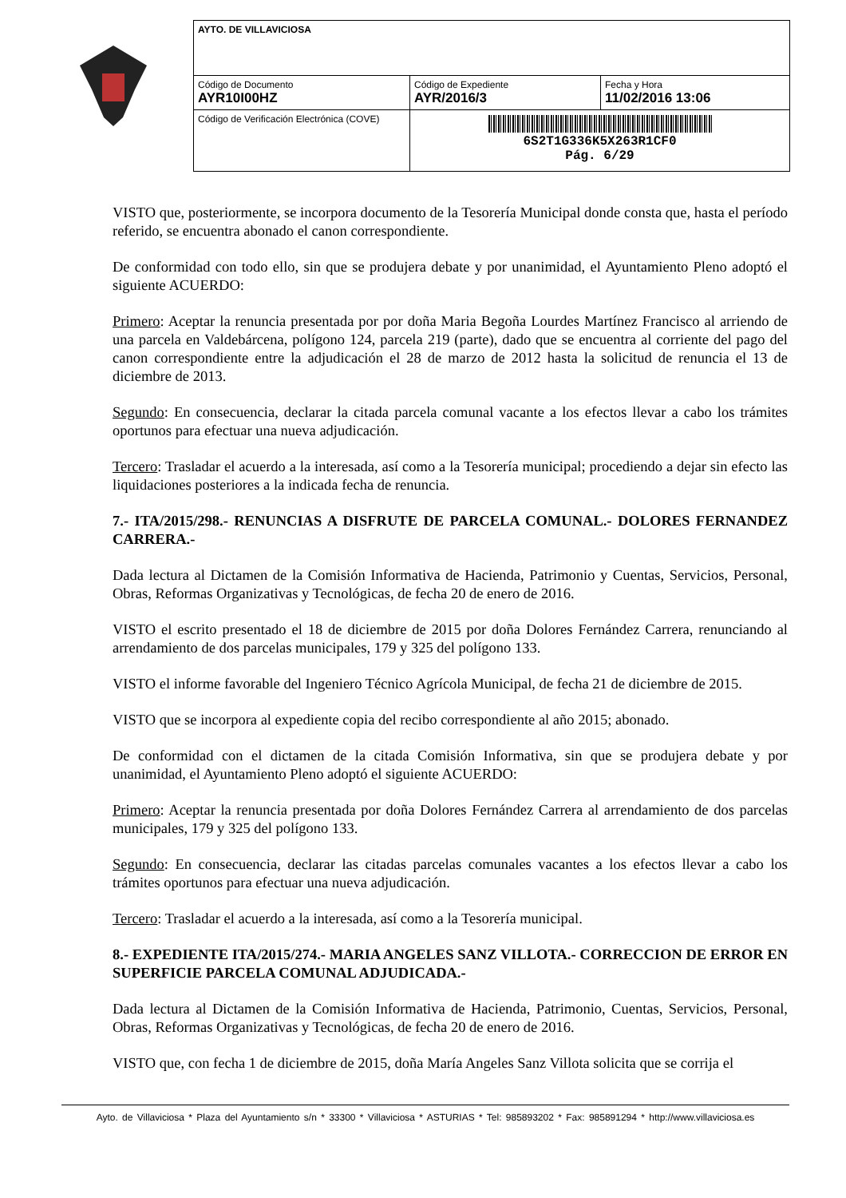| AYTO. DE VILLAVICIOSA | | |
| Código de Documento AYR10I00HZ | Código de Expediente AYR/2016/3 | Fecha y Hora 11/02/2016 13:06 |
| Código de Verificación Electrónica (COVE) | 6S2T1G336K5X263R1CF0 Pág. 6/29 | |
VISTO que, posteriormente, se incorpora documento de la Tesorería Municipal donde consta que, hasta el período referido, se encuentra abonado el canon correspondiente.
De conformidad con todo ello, sin que se produjera debate y por unanimidad, el Ayuntamiento Pleno adoptó el siguiente ACUERDO:
Primero: Aceptar la renuncia presentada por por doña Maria Begoña Lourdes Martínez Francisco al arriendo de una parcela en Valdebárcena, polígono 124, parcela 219 (parte), dado que se encuentra al corriente del pago del canon correspondiente entre la adjudicación el 28 de marzo de 2012 hasta la solicitud de renuncia el 13 de diciembre de 2013.
Segundo: En consecuencia, declarar la citada parcela comunal vacante a los efectos llevar a cabo los trámites oportunos para efectuar una nueva adjudicación.
Tercero: Trasladar el acuerdo a la interesada, así como a la Tesorería municipal; procediendo a dejar sin efecto las liquidaciones posteriores a la indicada fecha de renuncia.
7.- ITA/2015/298.- RENUNCIAS A DISFRUTE DE PARCELA COMUNAL.- DOLORES FERNANDEZ CARRERA.-
Dada lectura al Dictamen de la Comisión Informativa de Hacienda, Patrimonio y Cuentas, Servicios, Personal, Obras, Reformas Organizativas y Tecnológicas, de fecha 20 de enero de 2016.
VISTO el escrito presentado el 18 de diciembre de 2015 por doña Dolores Fernández Carrera, renunciando al arrendamiento de dos parcelas municipales, 179 y 325 del polígono 133.
VISTO el informe favorable del Ingeniero Técnico Agrícola Municipal, de fecha 21 de diciembre de 2015.
VISTO que se incorpora al expediente copia del recibo correspondiente al año 2015; abonado.
De conformidad con el dictamen de la citada Comisión Informativa, sin que se produjera debate y por unanimidad, el Ayuntamiento Pleno adoptó el siguiente ACUERDO:
Primero: Aceptar la renuncia presentada por doña Dolores Fernández Carrera al arrendamiento de dos parcelas municipales, 179 y 325 del polígono 133.
Segundo: En consecuencia, declarar las citadas parcelas comunales vacantes a los efectos llevar a cabo los trámites oportunos para efectuar una nueva adjudicación.
Tercero: Trasladar el acuerdo a la interesada, así como a la Tesorería municipal.
8.- EXPEDIENTE ITA/2015/274.- MARIA ANGELES SANZ VILLOTA.- CORRECCION DE ERROR EN SUPERFICIE PARCELA COMUNAL ADJUDICADA.-
Dada lectura al Dictamen de la Comisión Informativa de Hacienda, Patrimonio, Cuentas, Servicios, Personal, Obras, Reformas Organizativas y Tecnológicas, de fecha 20 de enero de 2016.
VISTO que, con fecha 1 de diciembre de 2015, doña María Angeles Sanz Villota solicita que se corrija el
Ayto. de Villaviciosa * Plaza del Ayuntamiento s/n * 33300 * Villaviciosa * ASTURIAS * Tel: 985893202 * Fax: 985891294 * http://www.villaviciosa.es